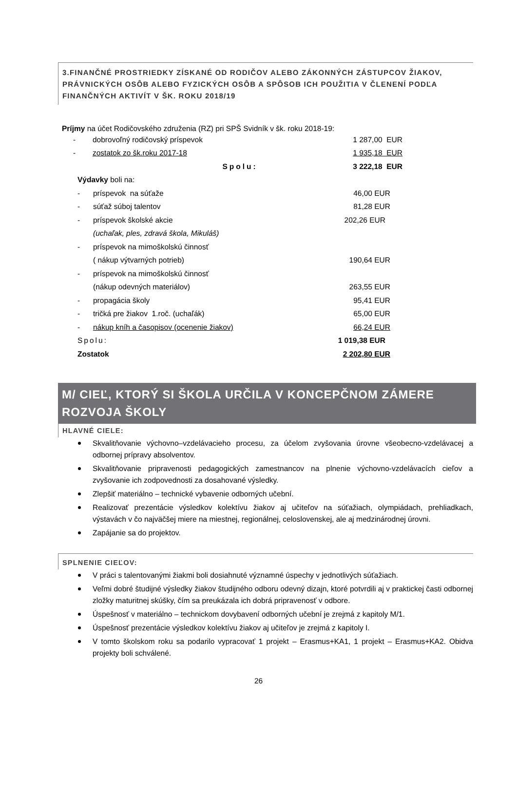3.FINANČNÉ PROSTRIEDKY ZÍSKANÉ OD RODIČOV ALEBO ZÁKONNÝCH ZÁSTUPCOV ŽIAKOV, PRÁVNICKÝCH OSÔB ALEBO FYZICKÝCH OSÔB A SPÔSOB ICH POUŽITIA V ČLENENÍ PODĽA FINANČNÝCH AKTIVÍT V ŠK. ROKU 2018/19
Príjmy na účet Rodičovského združenia (RZ) pri SPŠ Svidník v šk. roku 2018-19:
| - | dobrovoľný rodičovský príspevok | 1 287,00 EUR |
| - | zostatok zo šk.roku 2017-18 | 1 935,18 EUR |
| | Spolu: | 3 222,18 EUR |
| Výdavky boli na: | | |
| - | príspevok na súťaže | 46,00 EUR |
| - | súťaž súboj talentov | 81,28 EUR |
| - | príspevok školské akcie | 202,26 EUR |
| | (uchaľak, ples, zdravá škola, Mikuláš) | |
| - | príspevok na mimoškolskú činnosť | |
| | ( nákup výtvarných potrieb) | 190,64 EUR |
| - | príspevok na mimoškolskú činnosť | |
| | (nákup odevných materiálov) | 263,55 EUR |
| - | propagácia školy | 95,41 EUR |
| - | tričká pre žiakov 1.roč. (uchaľák) | 65,00 EUR |
| - | nákup kníh a časopisov (ocenenie žiakov) | 66,24 EUR |
| Spolu: | | 1 019,38 EUR |
| Zostatok | | 2 202,80 EUR |
M/ CIEĽ, KTORÝ SI ŠKOLA URČILA V KONCEPČNOM ZÁMERE ROZVOJA ŠKOLY
HLAVNÉ CIELE:
Skvalitňovanie výchovno–vzdelávacieho procesu, za účelom zvyšovania úrovne všeobecno-vzdelávacej a odbornej prípravy absolventov.
Skvalitňovanie pripravenosti pedagogických zamestnancov na plnenie výchovno-vzdelávacích cieľov a zvyšovanie ich zodpovednosti za dosahované výsledky.
Zlepšiť materiálno – technické vybavenie odborných učební.
Realizovať prezentácie výsledkov kolektívu žiakov aj učiteľov na súťažiach, olympiádach, prehliadkach, výstavách v čo najväčšej miere na miestnej, regionálnej, celoslovenskej, ale aj medzinárodnej úrovni.
Zapájanie sa do projektov.
SPLNENIE CIEĽOV:
V práci s talentovanými žiakmi boli dosiahnuté významné úspechy v jednotlivých súťažiach.
Veľmi dobré študijné výsledky žiakov študijného odboru odevný dizajn, ktoré potvrdili aj v praktickej časti odbornej zložky maturitnej skúšky, čím sa preukázala ich dobrá pripravenosť v odbore.
Úspešnosť v materiálno – technickom dovybavení odborných učební je zrejmá z kapitoly M/1.
Úspešnosť prezentácie výsledkov kolektívu žiakov aj učiteľov je zrejmá z kapitoly I.
V tomto školskom roku sa podarilo vypracovať 1 projekt – Erasmus+KA1, 1 projekt – Erasmus+KA2. Obidva projekty boli schválené.
26